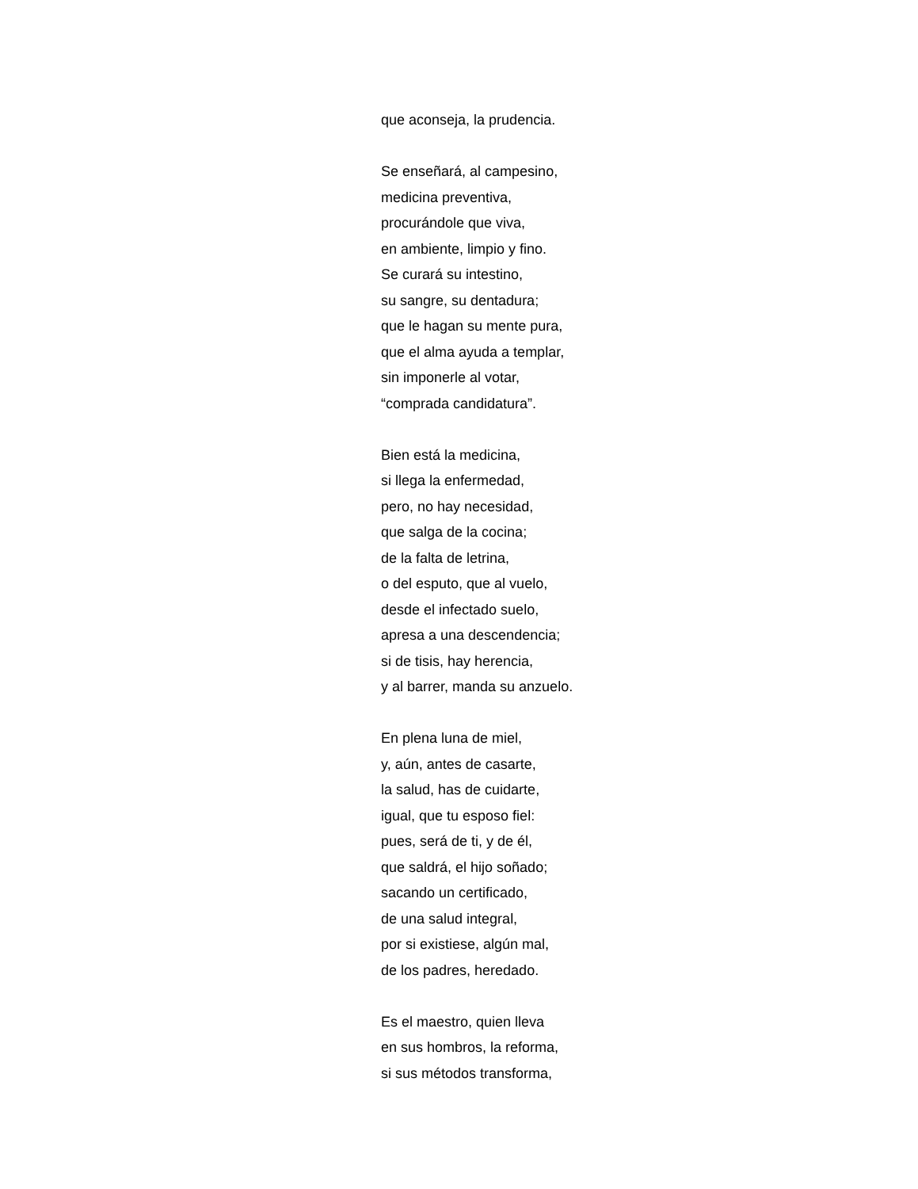que aconseja, la prudencia.
Se enseñará, al campesino,
medicina preventiva,
procurándole que viva,
en ambiente, limpio y fino.
Se curará su intestino,
su sangre, su dentadura;
que le hagan su mente pura,
que el alma ayuda a templar,
sin imponerle al votar,
“comprada candidatura”.
Bien está la medicina,
si llega la enfermedad,
pero, no hay necesidad,
que salga de la cocina;
de la falta de letrina,
o del esputo, que al vuelo,
desde el infectado suelo,
apresa a una descendencia;
si de tisis, hay herencia,
y al barrer, manda su anzuelo.
En plena luna de miel,
y, aún, antes de casarte,
la salud, has de cuidarte,
igual, que tu esposo fiel:
pues, será de ti, y de él,
que saldrá, el hijo soñado;
sacando un certificado,
de una salud integral,
por si existiese, algún mal,
de los padres, heredado.
Es el maestro, quien lleva
en sus hombros, la reforma,
si sus métodos transforma,